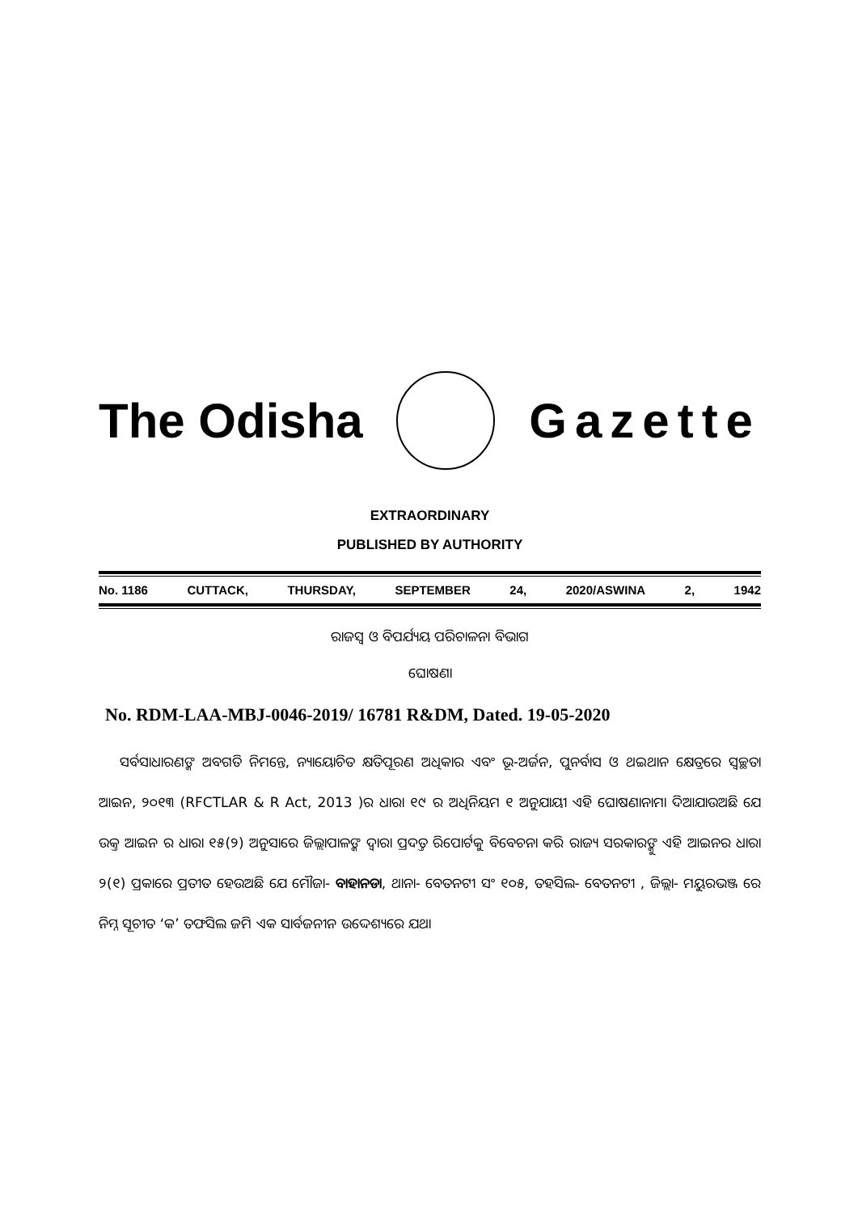The Odisha Gazette
EXTRAORDINARY
PUBLISHED BY AUTHORITY
No. 1186 CUTTACK, THURSDAY, SEPTEMBER 24, 2020/ASWINA 2, 1942
ରାଜସ୍ୱ ଓ ବିପର୍ଯ୍ୟୟ ପରିଚାଳନା ବିଭାଗ
ଘୋଷଣା
No. RDM-LAA-MBJ-0046-2019/ 16781 R&DM, Dated. 19-05-2020
ସର୍ବସାଧାରଣଙ୍କ ଅବଗତି ନିମନ୍ତେ, ନ୍ୟାୟୋଚିତ କ୍ଷତିପୂରଣ ଅଧିକାର ଏବଂ ଭୂ-ଅର୍ଜନ, ପୁନର୍ବାସ ଓ ଥଇଥାନ କ୍ଷେତ୍ରରେ ସ୍ୱଚ୍ଛତା ଆଇନ, ୨୦୧୩ (RFCTLAR & R Act, 2013 )ର ଧାରା ୧୯ ର ଅଧିନିୟମ ୧ ଅନୁଯାୟୀ ଏହି ଘୋଷଣାନାମା ଦିଆଯାଉଅଛି ଯେ ଉକ୍ତ ଆଇନ ର ଧାରା ୧୫(୨) ଅନୁସାରେ ଜିଲ୍ଲାପାଳଙ୍କ ଦ୍ୱାରା ପ୍ରଦତ୍ତ ରିପୋର୍ଟକୁ ବିବେଚନା କରି ରାଜ୍ୟ ସରକାରଙ୍କୁ ଏହି ଆଇନର ଧାରା ୨(୧) ପ୍ରକାରେ ପ୍ରତୀତ ହେଉଅଛି ଯେ ମୌଜା- ବାହାନଡା, ଥାନା- ବେତନଟୀ ସଂ ୧୦୫, ତହସିଲ- ବେତନଟୀ , ଜିଲ୍ଲା- ମୟୁରଭଞ୍ଜ ରେ ନିମ୍ନ ସୂଚୀତ ‘କ’ ତଫସିଲ ଜମି ଏକ ସାର୍ବଜନୀନ ଉଦ୍ଦେଶ୍ୟରେ ଯଥା